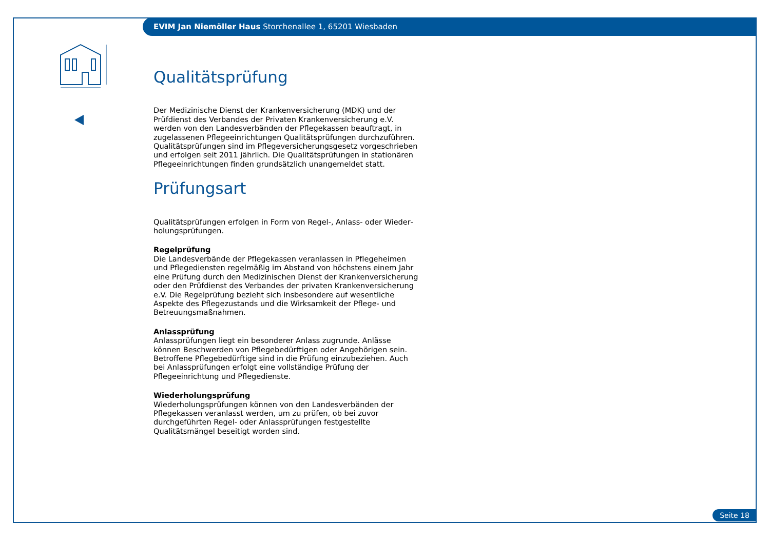EVIM Jan Niemöller Haus Storchenallee 1, 65201 Wiesbaden
Qualitätsprüfung
Der Medizinische Dienst der Krankenversicherung (MDK) und der Prüfdienst des Verbandes der Privaten Krankenversicherung e.V. werden von den Landesverbänden der Pflegekassen beauftragt, in zugelassenen Pflegeein­richtungen Qualitätsprüfungen durchzuführen. Qualitätsprüfungen sind im Pflegeversicherungsgesetz vorgeschrieben und erfolgen seit 2011 jährlich. Die Qualitätsprüfungen in stationären Pflegeeinrichtungen finden grundsätzlich unangemeldet statt.
Prüfungsart
Qualitätsprüfungen erfolgen in Form von Regel-, Anlass- oder Wieder­holungsprüfungen.
Regelprüfung
Die Landesverbände der Pflegekassen veranlassen in Pflegeheimen und Pflegediensten regelmäßig im Abstand von höchstens einem Jahr eine Prüfung durch den Medizinischen Dienst der Krankenversicherung oder den Prüfdienst des Verbandes der privaten Krankenversicherung e.V. Die Regel­prüfung bezieht sich insbesondere auf wesentliche Aspekte des Pflege­zustands und die Wirksamkeit der Pflege- und Betreuungsmaßnahmen.
Anlassprüfung
Anlassprüfungen liegt ein besonderer Anlass zugrunde. Anlässe können Be­schwerden von Pflegebedürftigen oder Angehörigen sein. Betroffene Pflege­bedürftige sind in die Prüfung einzubeziehen. Auch bei Anlassprüfungen erfolgt eine vollständige Prüfung der Pflegeeinrichtung und Pflegedienste.
Wiederholungsprüfung
Wiederholungsprüfungen können von den Landesverbänden der Pflege­kassen veranlasst werden, um zu prüfen, ob bei zuvor durchgeführten Regel- oder Anlassprüfungen festgestellte Qualitätsmängel beseitigt worden sind.
Seite 18